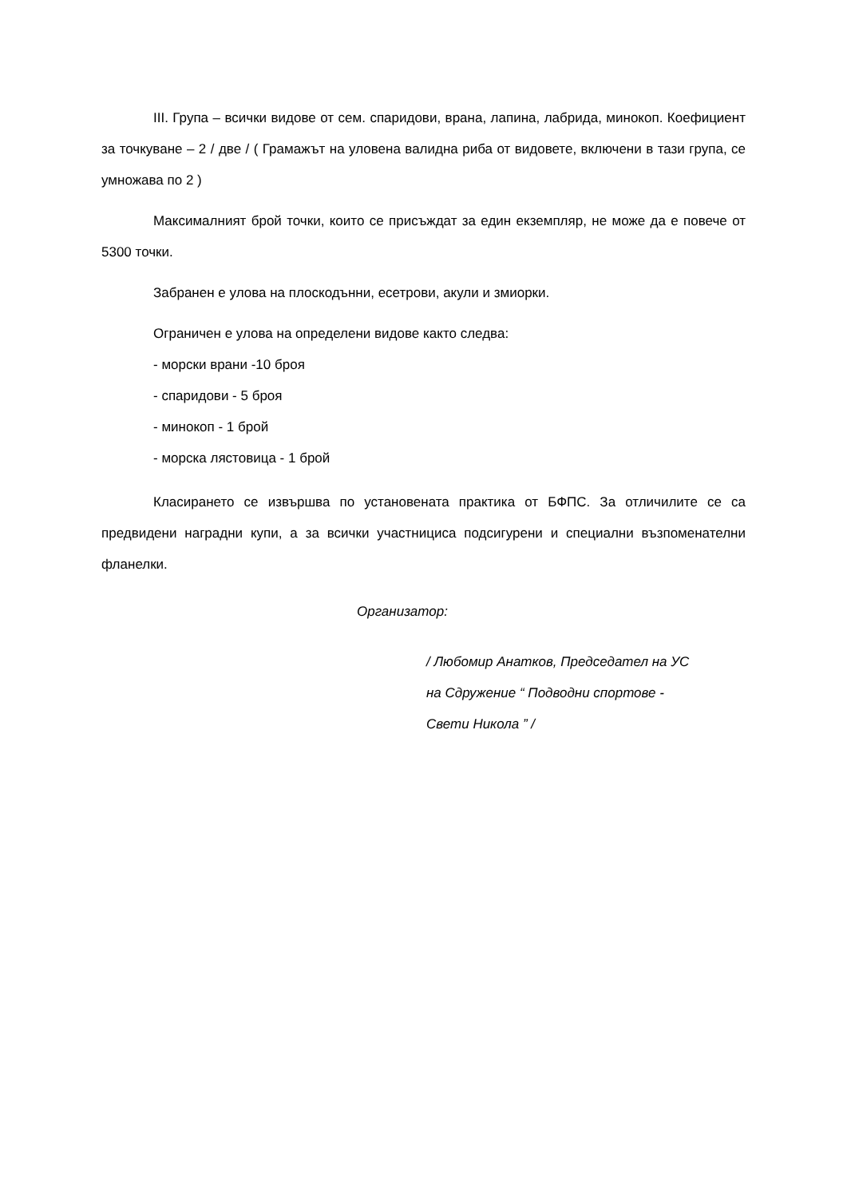III. Група – всички видове от сем. спаридови, врана, лапина, лабрида, минокоп. Коефициент за точкуване – 2 / две / ( Грамажът на уловена валидна риба от видовете, включени в тази група, се умножава по 2 )
Максималният брой точки, които се присъждат за един екземпляр, не може да е повече от 5300 точки.
Забранен е улова на плоскодънни, есетрови, акули и змиорки.
Ограничен е улова на определени видове както следва:
- морски врани -10 броя
- спаридови - 5 броя
- минокоп - 1 брой
- морска лястовица - 1 брой
Класирането се извършва по установената практика от БФПС. За отличилите се са предвидени наградни купи, а за всички участницисa подсигурени и специални възпоменателни фланелки.
Организатор:
/ Любомир Анатков, Председател на УС
на Сдружение “ Подводни спортове -
Свети Никола ” /